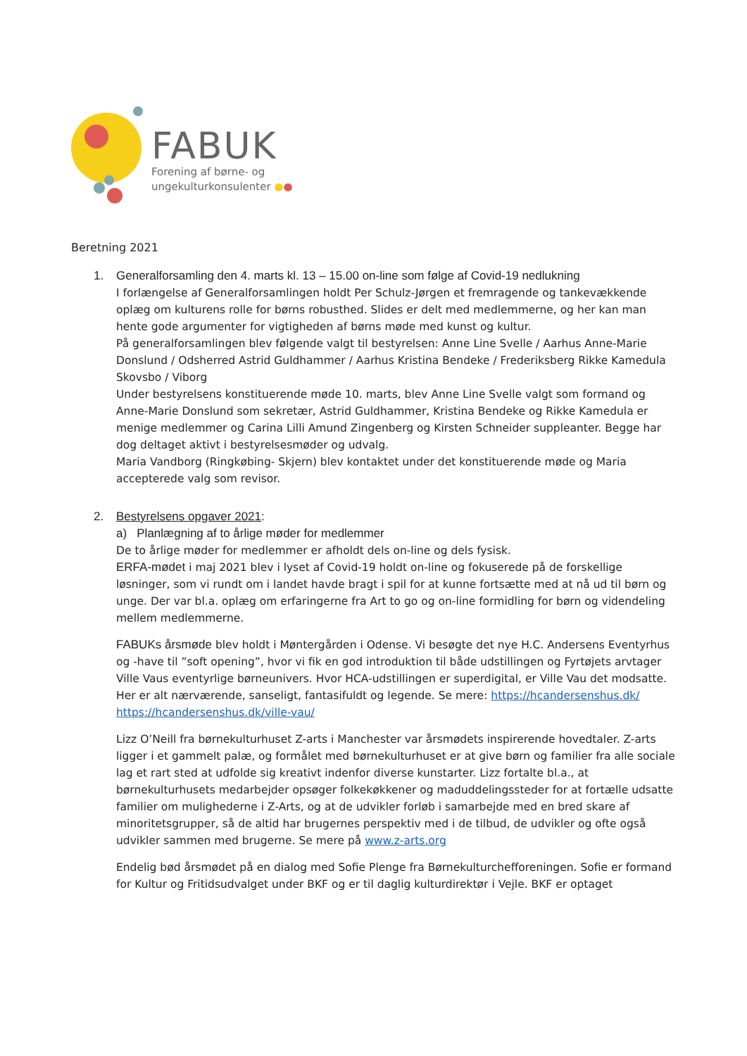FABUK
Forening af børne- og
ungekulturkonsulenter ●●
Beretning 2021
1. Generalforsamling den 4. marts kl. 13 – 15.00 on-line som følge af Covid-19 nedlukning
I forlængelse af Generalforsamlingen holdt Per Schulz-Jørgen et fremragende og tankevækkende oplæg om kulturens rolle for børns robusthed. Slides er delt med medlemmerne, og her kan man hente gode argumenter for vigtigheden af børns møde med kunst og kultur.
På generalforsamlingen blev følgende valgt til bestyrelsen: Anne Line Svelle / Aarhus Anne-Marie Donslund / Odsherred Astrid Guldhammer / Aarhus Kristina Bendeke / Frederiksberg Rikke Kamedula Skovsbo / Viborg
Under bestyrelsens konstituerende møde 10. marts, blev Anne Line Svelle valgt som formand og Anne-Marie Donslund som sekretær, Astrid Guldhammer, Kristina Bendeke og Rikke Kamedula er menige medlemmer og Carina Lilli Amund Zingenberg og Kirsten Schneider suppleanter. Begge har dog deltaget aktivt i bestyrelsesmøder og udvalg.
Maria Vandborg (Ringkøbing- Skjern) blev kontaktet under det konstituerende møde og Maria accepterede valg som revisor.
2. Bestyrelsens opgaver 2021:
a) Planlægning af to årlige møder for medlemmer
De to årlige møder for medlemmer er afholdt dels on-line og dels fysisk.
ERFA-mødet i maj 2021 blev i lyset af Covid-19 holdt on-line og fokuserede på de forskellige løsninger, som vi rundt om i landet havde bragt i spil for at kunne fortsætte med at nå ud til børn og unge. Der var bl.a. oplæg om erfaringerne fra Art to go og on-line formidling for børn og videndeling mellem medlemmerne.
FABUKs årsmøde blev holdt i Møntergården i Odense. Vi besøgte det nye H.C. Andersens Eventyrhus og -have til ”soft opening”, hvor vi fik en god introduktion til både udstillingen og Fyrtøjets arvtager Ville Vaus eventyrlige børneunivers. Hvor HCA-udstillingen er superdigital, er Ville Vau det modsatte. Her er alt nærværende, sanseligt, fantasifuldt og legende. Se mere: https://hcandersenshus.dk/ https://hcandersenshus.dk/ville-vau/
Lizz O’Neill fra børnekulturhuset Z-arts i Manchester var årsmødets inspirerende hovedtaler. Z-arts ligger i et gammelt palæ, og formålet med børnekulturhuset er at give børn og familier fra alle sociale lag et rart sted at udfolde sig kreativt indenfor diverse kunstarter. Lizz fortalte bl.a., at børnekulturhusets medarbejder opsøger folkekøkkener og maduddelingssteder for at fortælle udsatte familier om mulighederne i Z-Arts, og at de udvikler forløb i samarbejde med en bred skare af minoritetsgrupper, så de altid har brugernes perspektiv med i de tilbud, de udvikler og ofte også udvikler sammen med brugerne. Se mere på www.z-arts.org
Endelig bød årsmødet på en dialog med Sofie Plenge fra Børnekulturchefforeningen. Sofie er formand for Kultur og Fritidsudvalget under BKF og er til daglig kulturdirektør i Vejle. BKF er optaget